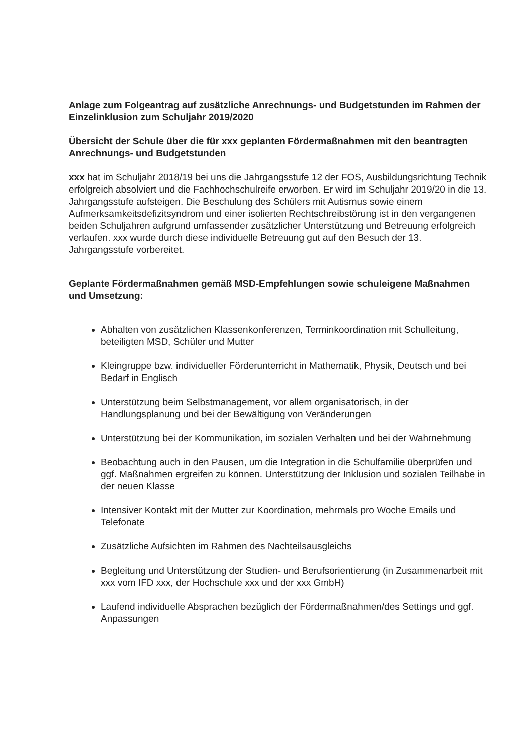Anlage zum Folgeantrag auf zusätzliche Anrechnungs- und Budgetstunden im Rahmen der Einzelinklusion zum Schuljahr 2019/2020
Übersicht der Schule über die für xxx geplanten Fördermaßnahmen mit den beantragten Anrechnungs- und Budgetstunden
xxx hat im Schuljahr 2018/19 bei uns die Jahrgangsstufe 12 der FOS, Ausbildungsrichtung Technik erfolgreich absolviert und die Fachhochschulreife erworben. Er wird im Schuljahr 2019/20 in die 13. Jahrgangsstufe aufsteigen. Die Beschulung des Schülers mit Autismus sowie einem Aufmerksamkeitsdefizitsyndrom und einer isolierten Rechtschreibstörung ist in den vergangenen beiden Schuljahren aufgrund umfassender zusätzlicher Unterstützung und Betreuung erfolgreich verlaufen. xxx wurde durch diese individuelle Betreuung gut auf den Besuch der 13. Jahrgangsstufe vorbereitet.
Geplante Fördermaßnahmen gemäß MSD-Empfehlungen sowie schuleigene Maßnahmen und Umsetzung:
Abhalten von zusätzlichen Klassenkonferenzen, Terminkoordination mit Schulleitung, beteiligten MSD, Schüler und Mutter
Kleingruppe bzw. individueller Förderunterricht in Mathematik, Physik, Deutsch und bei Bedarf in Englisch
Unterstützung beim Selbstmanagement, vor allem organisatorisch, in der Handlungsplanung und bei der Bewältigung von Veränderungen
Unterstützung bei der Kommunikation, im sozialen Verhalten und bei der Wahrnehmung
Beobachtung auch in den Pausen, um die Integration in die Schulfamilie überprüfen und ggf. Maßnahmen ergreifen zu können. Unterstützung der Inklusion und sozialen Teilhabe in der neuen Klasse
Intensiver Kontakt mit der Mutter zur Koordination, mehrmals pro Woche Emails und Telefonate
Zusätzliche Aufsichten im Rahmen des Nachteilsausgleichs
Begleitung und Unterstützung der Studien- und Berufsorientierung (in Zusammenarbeit mit xxx vom IFD xxx, der Hochschule xxx und der xxx GmbH)
Laufend individuelle Absprachen bezüglich der Fördermaßnahmen/des Settings und ggf. Anpassungen